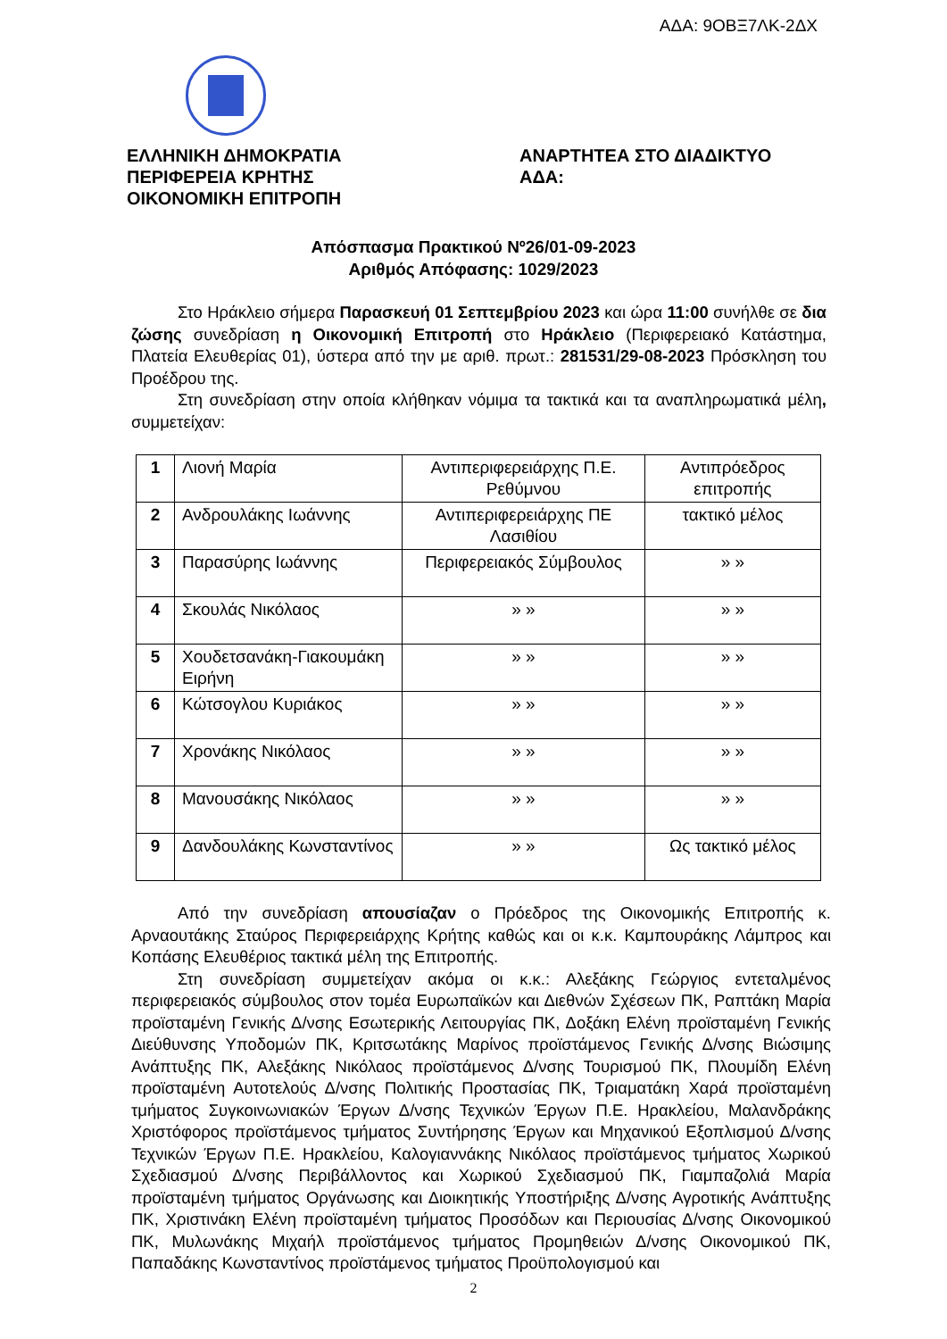ΑΔΑ: 9ΟΒΞ7ΛΚ-2ΔΧ
ΕΛΛΗΝΙΚΗ ΔΗΜΟΚΡΑΤΙΑ
ΠΕΡΙΦΕΡΕΙΑ ΚΡΗΤΗΣ
ΟΙΚΟΝΟΜΙΚΗ ΕΠΙΤΡΟΠΗ
ΑΝΑΡΤΗΤΕΑ ΣΤΟ ΔΙΑΔΙΚΤΥΟ
ΑΔΑ:
Απόσπασμα Πρακτικού Νº26/01-09-2023
Αριθμός Απόφασης: 1029/2023
Στο Ηράκλειο σήμερα Παρασκευή 01 Σεπτεμβρίου 2023 και ώρα 11:00 συνήλθε σε δια ζώσης συνεδρίαση η Οικονομική Επιτροπή στο Ηράκλειο (Περιφερειακό Κατάστημα, Πλατεία Ελευθερίας 01), ύστερα από την με αριθ. πρωτ.: 281531/29-08-2023 Πρόσκληση του Προέδρου της.
Στη συνεδρίαση στην οποία κλήθηκαν νόμιμα τα τακτικά και τα αναπληρωματικά μέλη, συμμετείχαν:
| 1 | Λιονή Μαρία | Αντιπεριφερειάρχης Π.Ε. Ρεθύμνου | Αντιπρόεδρος επιτροπής |
| 2 | Ανδρουλάκης Ιωάννης | Αντιπεριφερειάρχης ΠΕ Λασιθίου | τακτικό μέλος |
| 3 | Παρασύρης Ιωάννης | Περιφερειακός Σύμβουλος | » » |
| 4 | Σκουλάς Νικόλαος | » » | » » |
| 5 | Χουδετσανάκη-Γιακουμάκη Ειρήνη | » » | » » |
| 6 | Κώτσογλου Κυριάκος | » » | » » |
| 7 | Χρονάκης Νικόλαος | » » | » » |
| 8 | Μανουσάκης Νικόλαος | » » | » » |
| 9 | Δανδουλάκης Κωνσταντίνος | » » | Ως τακτικό μέλος |
Από την συνεδρίαση απουσίαζαν ο Πρόεδρος της Οικονομικής Επιτροπής κ. Αρναουτάκης Σταύρος Περιφερειάρχης Κρήτης καθώς και οι κ.κ. Καμπουράκης Λάμπρος και Κοπάσης Ελευθέριος τακτικά μέλη της Επιτροπής.
Στη συνεδρίαση συμμετείχαν ακόμα οι κ.κ.: Αλεξάκης Γεώργιος εντεταλμένος περιφερειακός σύμβουλος στον τομέα Ευρωπαϊκών και Διεθνών Σχέσεων ΠΚ, Ραπτάκη Μαρία προϊσταμένη Γενικής Δ/νσης Εσωτερικής Λειτουργίας ΠΚ, Δοξάκη Ελένη προϊσταμένη Γενικής Διεύθυνσης Υποδομών ΠΚ, Κριτσωτάκης Μαρίνος προϊστάμενος Γενικής Δ/νσης Βιώσιμης Ανάπτυξης ΠΚ, Αλεξάκης Νικόλαος προϊστάμενος Δ/νσης Τουρισμού ΠΚ, Πλουμίδη Ελένη προϊσταμένη Αυτοτελούς Δ/νσης Πολιτικής Προστασίας ΠΚ, Τριαματάκη Χαρά προϊσταμένη τμήματος Συγκοινωνιακών Έργων Δ/νσης Τεχνικών Έργων Π.Ε. Ηρακλείου, Μαλανδράκης Χριστόφορος προϊστάμενος τμήματος Συντήρησης Έργων και Μηχανικού Εξοπλισμού Δ/νσης Τεχνικών Έργων Π.Ε. Ηρακλείου, Καλογιαννάκης Νικόλαος προϊστάμενος τμήματος Χωρικού Σχεδιασμού Δ/νσης Περιβάλλοντος και Χωρικού Σχεδιασμού ΠΚ, Γιαμπαζολιά Μαρία προϊσταμένη τμήματος Οργάνωσης και Διοικητικής Υποστήριξης Δ/νσης Αγροτικής Ανάπτυξης ΠΚ, Χριστινάκη Ελένη προϊσταμένη τμήματος Προσόδων και Περιουσίας Δ/νσης Οικονομικού ΠΚ, Μυλωνάκης Μιχαήλ προϊστάμενος τμήματος Προμηθειών Δ/νσης Οικονομικού ΠΚ, Παπαδάκης Κωνσταντίνος προϊστάμενος τμήματος Προϋπολογισμού και
2